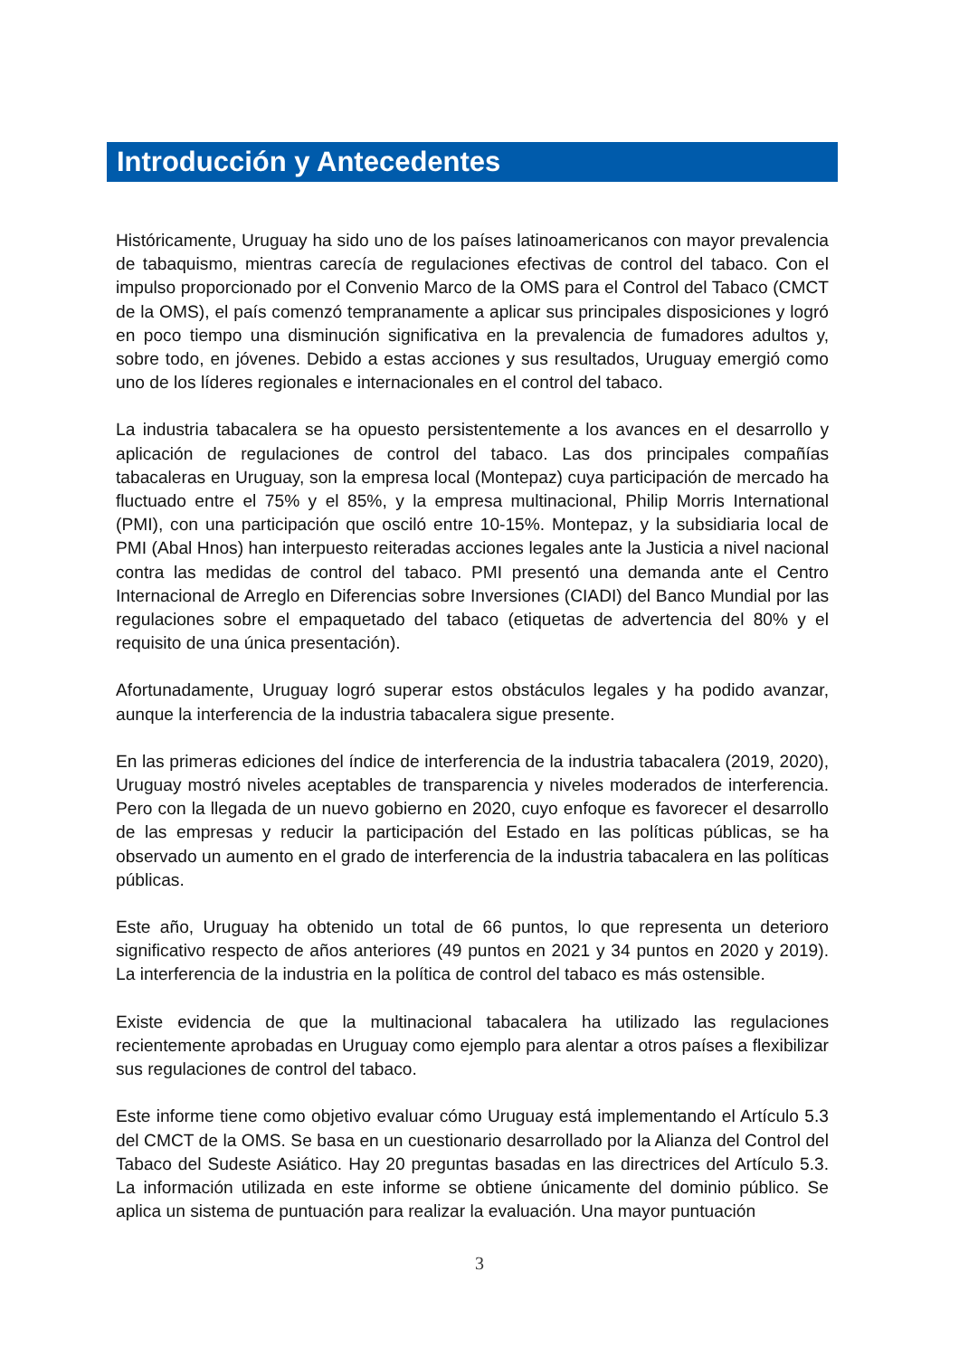Introducción y Antecedentes
Históricamente, Uruguay ha sido uno de los países latinoamericanos con mayor prevalencia de tabaquismo, mientras carecía de regulaciones efectivas de control del tabaco. Con el impulso proporcionado por el Convenio Marco de la OMS para el Control del Tabaco (CMCT de la OMS), el país comenzó tempranamente a aplicar sus principales disposiciones y logró en poco tiempo una disminución significativa en la prevalencia de fumadores adultos y, sobre todo, en jóvenes. Debido a estas acciones y sus resultados, Uruguay emergió como uno de los líderes regionales e internacionales en el control del tabaco.
La industria tabacalera se ha opuesto persistentemente a los avances en el desarrollo y aplicación de regulaciones de control del tabaco. Las dos principales compañías tabacaleras en Uruguay, son la empresa local (Montepaz) cuya participación de mercado ha fluctuado entre el 75% y el 85%, y la empresa multinacional, Philip Morris International (PMI), con una participación que osciló entre 10-15%. Montepaz, y la subsidiaria local de PMI (Abal Hnos) han interpuesto reiteradas acciones legales ante la Justicia a nivel nacional contra las medidas de control del tabaco. PMI presentó una demanda ante el Centro Internacional de Arreglo en Diferencias sobre Inversiones (CIADI) del Banco Mundial por las regulaciones sobre el empaquetado del tabaco (etiquetas de advertencia del 80% y el requisito de una única presentación).
Afortunadamente, Uruguay logró superar estos obstáculos legales y ha podido avanzar, aunque la interferencia de la industria tabacalera sigue presente.
En las primeras ediciones del índice de interferencia de la industria tabacalera (2019, 2020), Uruguay mostró niveles aceptables de transparencia y niveles moderados de interferencia. Pero con la llegada de un nuevo gobierno en 2020, cuyo enfoque es favorecer el desarrollo de las empresas y reducir la participación del Estado en las políticas públicas, se ha observado un aumento en el grado de interferencia de la industria tabacalera en las políticas públicas.
Este año, Uruguay ha obtenido un total de 66 puntos, lo que representa un deterioro significativo respecto de años anteriores (49 puntos en 2021 y 34 puntos en 2020 y 2019). La interferencia de la industria en la política de control del tabaco es más ostensible.
Existe evidencia de que la multinacional tabacalera ha utilizado las regulaciones recientemente aprobadas en Uruguay como ejemplo para alentar a otros países a flexibilizar sus regulaciones de control del tabaco.
Este informe tiene como objetivo evaluar cómo Uruguay está implementando el Artículo 5.3 del CMCT de la OMS. Se basa en un cuestionario desarrollado por la Alianza del Control del Tabaco del Sudeste Asiático. Hay 20 preguntas basadas en las directrices del Artículo 5.3. La información utilizada en este informe se obtiene únicamente del dominio público. Se aplica un sistema de puntuación para realizar la evaluación. Una mayor puntuación
3